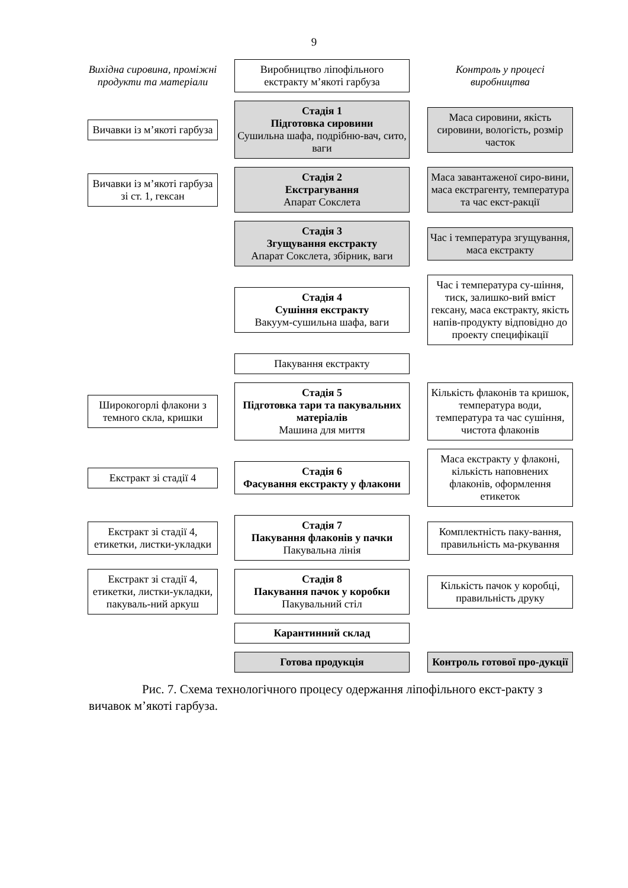9
Вихідна сировина, проміжні продукти та матеріали
Виробництво ліпофільного екстракту м’якоті гарбуза
Контроль у процесі виробництва
Вичавки із м’якоті гарбуза
Стадія 1
Підготовка сировини
Сушильна шафа, подрібню-вач, сито, ваги
Маса сировини, якість сировини, вологість, розмір часток
Вичавки із м’якоті гарбуза зі ст. 1, гексан
Стадія 2
Екстрагування
Апарат Сокслета
Маса завантаженої сиро-вини, маса екстрагенту, температура та час екст-ракції
Стадія 3
Згущування екстракту
Апарат Сокслета, збірник, ваги
Час і температура згущування, маса екстракту
Стадія 4
Сушіння екстракту
Вакуум-сушильна шафа, ваги
Час і температура су-шіння, тиск, залишко-вий вміст гексану, маса екстракту, якість напів-продукту відповідно до проекту специфікації
Пакування екстракту
Широкогорлі флакони з темного скла, кришки
Стадія 5
Підготовка тари та пакувальних матеріалів
Машина для миття
Кількість флаконів та кришок, температура води, температура та час сушіння, чистота флаконів
Екстракт зі стадії 4
Стадія 6
Фасування екстракту у флакони
Маса екстракту у флаконі, кількість наповнених флаконів, оформлення етикеток
Екстракт зі стадії 4, етикетки, листки-укладки
Стадія 7
Пакування флаконів у пачки
Пакувальна лінія
Комплектність паку-вання, правильність ма-ркування
Екстракт зі стадії 4, етикетки, листки-укладки, пакуваль-ний аркуш
Стадія 8
Пакування пачок у коробки
Пакувальний стіл
Кількість пачок у коробці, правильність друку
Карантинний склад
Готова продукція
Контроль готової про-дукції
Рис. 7. Схема технологічного процесу одержання ліпофільного екст-ракту з вичавок м’якоті гарбуза.